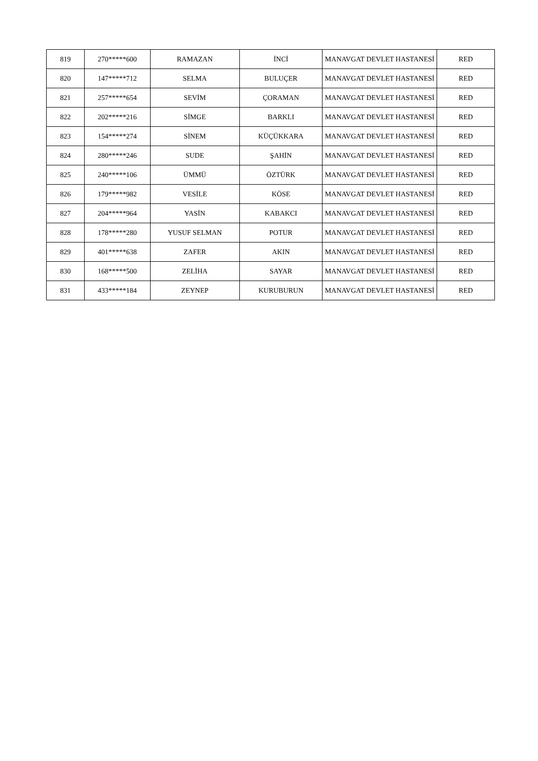| 819 | 270*****600 | RAMAZAN | İNCİ | MANAVGAT DEVLET HASTANESİ | RED |
| 820 | 147*****712 | SELMA | BULUÇER | MANAVGAT DEVLET HASTANESİ | RED |
| 821 | 257*****654 | SEVİM | ÇORAMAN | MANAVGAT DEVLET HASTANESİ | RED |
| 822 | 202*****216 | SİMGE | BARKLI | MANAVGAT DEVLET HASTANESİ | RED |
| 823 | 154*****274 | SİNEM | KÜÇÜKKARA | MANAVGAT DEVLET HASTANESİ | RED |
| 824 | 280*****246 | SUDE | ŞAHİN | MANAVGAT DEVLET HASTANESİ | RED |
| 825 | 240*****106 | ÜMMÜ | ÖZTÜRK | MANAVGAT DEVLET HASTANESİ | RED |
| 826 | 179*****982 | VESİLE | KÖSE | MANAVGAT DEVLET HASTANESİ | RED |
| 827 | 204*****964 | YASİN | KABAKCI | MANAVGAT DEVLET HASTANESİ | RED |
| 828 | 178*****280 | YUSUF SELMAN | POTUR | MANAVGAT DEVLET HASTANESİ | RED |
| 829 | 401*****638 | ZAFER | AKIN | MANAVGAT DEVLET HASTANESİ | RED |
| 830 | 168*****500 | ZELİHA | SAYAR | MANAVGAT DEVLET HASTANESİ | RED |
| 831 | 433*****184 | ZEYNEP | KURUBURUN | MANAVGAT DEVLET HASTANESİ | RED |